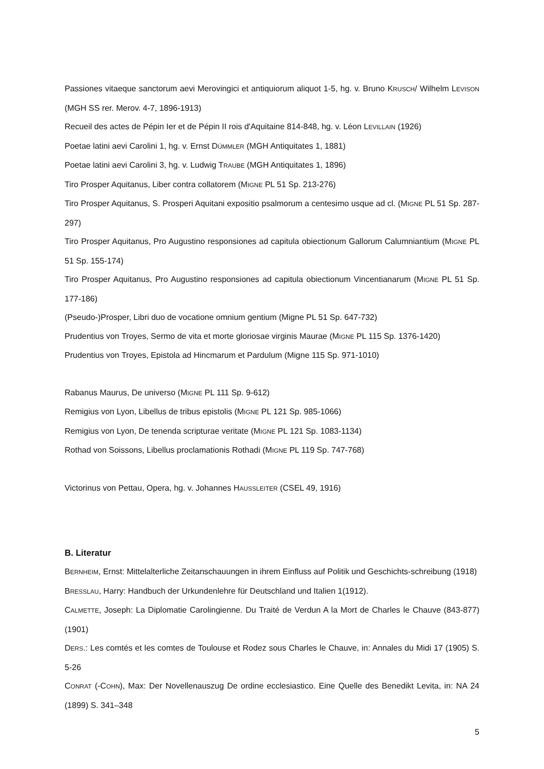Passiones vitaeque sanctorum aevi Merovingici et antiquiorum aliquot 1-5, hg. v. Bruno KRUSCH/ Wilhelm LEVISON (MGH SS rer. Merov. 4-7, 1896-1913)
Recueil des actes de Pépin Ier et de Pépin II rois d'Aquitaine 814-848, hg. v. Léon LEVILLAIN (1926)
Poetae latini aevi Carolini 1, hg. v. Ernst DÜMMLER (MGH Antiquitates 1, 1881)
Poetae latini aevi Carolini 3, hg. v. Ludwig TRAUBE (MGH Antiquitates 1, 1896)
Tiro Prosper Aquitanus, Liber contra collatorem (MIGNE PL 51 Sp. 213-276)
Tiro Prosper Aquitanus, S. Prosperi Aquitani expositio psalmorum a centesimo usque ad cl. (MIGNE PL 51 Sp. 287-297)
Tiro Prosper Aquitanus, Pro Augustino responsiones ad capitula obiectionum Gallorum Calumniantium (MIGNE PL 51 Sp. 155-174)
Tiro Prosper Aquitanus, Pro Augustino responsiones ad capitula obiectionum Vincentianarum (MIGNE PL 51 Sp. 177-186)
(Pseudo-)Prosper, Libri duo de vocatione omnium gentium (Migne PL 51 Sp. 647-732)
Prudentius von Troyes, Sermo de vita et morte gloriosae virginis Maurae (MIGNE PL 115 Sp. 1376-1420)
Prudentius von Troyes, Epistola ad Hincmarum et Pardulum (Migne 115 Sp. 971-1010)
Rabanus Maurus, De universo (MIGNE PL 111 Sp. 9-612)
Remigius von Lyon, Libellus de tribus epistolis (MIGNE PL 121 Sp. 985-1066)
Remigius von Lyon, De tenenda scripturae veritate (MIGNE PL 121 Sp. 1083-1134)
Rothad von Soissons, Libellus proclamationis Rothadi (MIGNE PL 119 Sp. 747-768)
Victorinus von Pettau, Opera, hg. v. Johannes HAUSSLEITER (CSEL 49, 1916)
B. Literatur
BERNHEIM, Ernst: Mittelalterliche Zeitanschauungen in ihrem Einfluss auf Politik und Geschichts-schreibung (1918)
BRESSLAU, Harry: Handbuch der Urkundenlehre für Deutschland und Italien 1(1912).
CALMETTE, Joseph: La Diplomatie Carolingienne. Du Traité de Verdun A la Mort de Charles le Chauve (843-877) (1901)
DERS.: Les comtés et les comtes de Toulouse et Rodez sous Charles le Chauve, in: Annales du Midi 17 (1905) S. 5-26
CONRAT (-COHN), Max: Der Novellenauszug De ordine ecclesiastico. Eine Quelle des Benedikt Levita, in: NA 24 (1899) S. 341–348
5